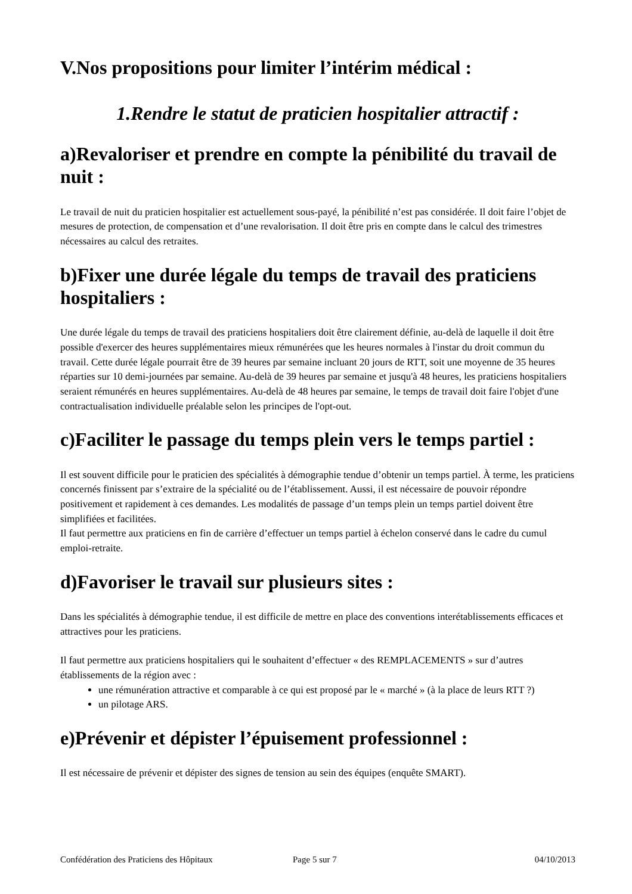V.Nos propositions pour limiter l’intérim médical :
1.Rendre le statut de praticien hospitalier attractif :
a)Revaloriser et prendre en compte la pénibilité du travail de nuit :
Le travail de nuit du praticien hospitalier est actuellement sous-payé, la pénibilité n’est pas considérée. Il doit faire l’objet de mesures de protection, de compensation et d’une revalorisation. Il doit être pris en compte dans le calcul des trimestres nécessaires au calcul des retraites.
b)Fixer une durée légale du temps de travail des praticiens hospitaliers :
Une durée légale du temps de travail des praticiens hospitaliers doit être clairement définie, au-delà de laquelle il doit être possible d'exercer des heures supplémentaires mieux rémunérées que les heures normales à l'instar du droit commun du travail. Cette durée légale pourrait être de 39 heures par semaine incluant 20 jours de RTT, soit une moyenne de 35 heures réparties sur 10 demi-journées par semaine. Au-delà de 39 heures par semaine et jusqu'à 48 heures, les praticiens hospitaliers seraient rémunérés en heures supplémentaires. Au-delà de 48 heures par semaine, le temps de travail doit faire l'objet d'une contractualisation individuelle préalable selon les principes de l'opt-out.
c)Faciliter le passage du temps plein vers le temps partiel :
Il est souvent difficile pour le praticien des spécialités à démographie tendue d’obtenir un temps partiel. À terme, les praticiens concernés finissent par s’extraire de la spécialité ou de l’établissement. Aussi, il est nécessaire de pouvoir répondre positivement et rapidement à ces demandes. Les modalités de passage d’un temps plein un temps partiel doivent être simplifiées et facilitées.
Il faut permettre aux praticiens en fin de carrière d’effectuer un temps partiel à échelon conservé dans le cadre du cumul emploi-retraite.
d)Favoriser le travail sur plusieurs sites :
Dans les spécialités à démographie tendue, il est difficile de mettre en place des conventions interétablissements efficaces et attractives pour les praticiens.
Il faut permettre aux praticiens hospitaliers qui le souhaitent d’effectuer « des REMPLACEMENTS » sur d’autres établissements de la région avec :
une rémunération attractive et comparable à ce qui est proposé par le « marché » (à la place de leurs RTT ?)
un pilotage ARS.
e)Prévenir et dépister l’épuisement professionnel :
Il est nécessaire de prévenir et dépister des signes de tension au sein des équipes (enquête SMART).
Confédération des Praticiens des Hôpitaux Page 5 sur 7 04/10/2013